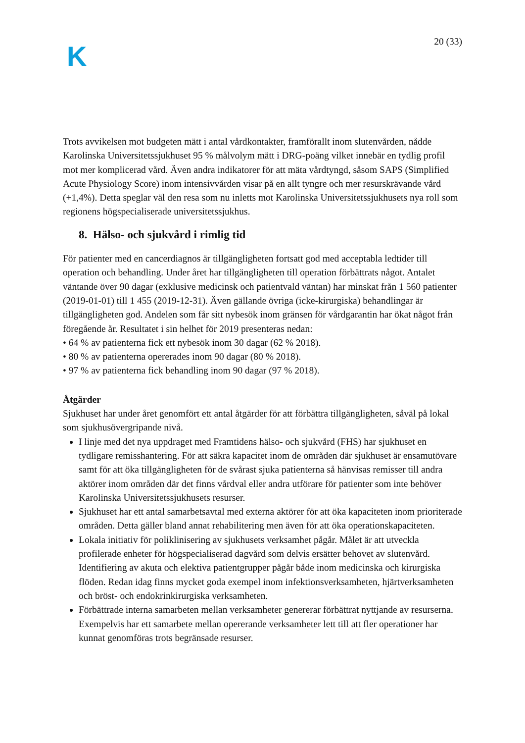K
20 (33)
Trots avvikelsen mot budgeten mätt i antal vårdkontakter, framförallt inom slutenvården, nådde Karolinska Universitetssjukhuset 95 % målvolym mätt i DRG-poäng vilket innebär en tydlig profil mot mer komplicerad vård. Även andra indikatorer för att mäta vårdtyngd, såsom SAPS (Simplified Acute Physiology Score) inom intensivvården visar på en allt tyngre och mer resurskrävande vård (+1,4%). Detta speglar väl den resa som nu inletts mot Karolinska Universitetssjukhusets nya roll som regionens högspecialiserade universitetssjukhus.
8. Hälso- och sjukvård i rimlig tid
För patienter med en cancerdiagnos är tillgängligheten fortsatt god med acceptabla ledtider till operation och behandling. Under året har tillgängligheten till operation förbättrats något. Antalet väntande över 90 dagar (exklusive medicinsk och patientvald väntan) har minskat från 1 560 patienter (2019-01-01) till 1 455 (2019-12-31). Även gällande övriga (icke-kirurgiska) behandlingar är tillgängligheten god. Andelen som får sitt nybesök inom gränsen för vårdgarantin har ökat något från föregående år. Resultatet i sin helhet för 2019 presenteras nedan:
• 64 % av patienterna fick ett nybesök inom 30 dagar (62 % 2018).
• 80 % av patienterna opererades inom 90 dagar (80 % 2018).
• 97 % av patienterna fick behandling inom 90 dagar (97 % 2018).
Åtgärder
Sjukhuset har under året genomfört ett antal åtgärder för att förbättra tillgängligheten, såväl på lokal som sjukhusövergripande nivå.
I linje med det nya uppdraget med Framtidens hälso- och sjukvård (FHS) har sjukhuset en tydligare remisshantering. För att säkra kapacitet inom de områden där sjukhuset är ensamutövare samt för att öka tillgängligheten för de svårast sjuka patienterna så hänvisas remisser till andra aktörer inom områden där det finns vårdval eller andra utförare för patienter som inte behöver Karolinska Universitetssjukhusets resurser.
Sjukhuset har ett antal samarbetsavtal med externa aktörer för att öka kapaciteten inom prioriterade områden. Detta gäller bland annat rehabilitering men även för att öka operationskapaciteten.
Lokala initiativ för poliklinisering av sjukhusets verksamhet pågår. Målet är att utveckla profilerade enheter för högspecialiserad dagvård som delvis ersätter behovet av slutenvård. Identifiering av akuta och elektiva patientgrupper pågår både inom medicinska och kirurgiska flöden. Redan idag finns mycket goda exempel inom infektionsverksamheten, hjärtverksamheten och bröst- och endokrinkirurgiska verksamheten.
Förbättrade interna samarbeten mellan verksamheter genererar förbättrat nyttjande av resurserna. Exempelvis har ett samarbete mellan opererande verksamheter lett till att fler operationer har kunnat genomföras trots begränsade resurser.